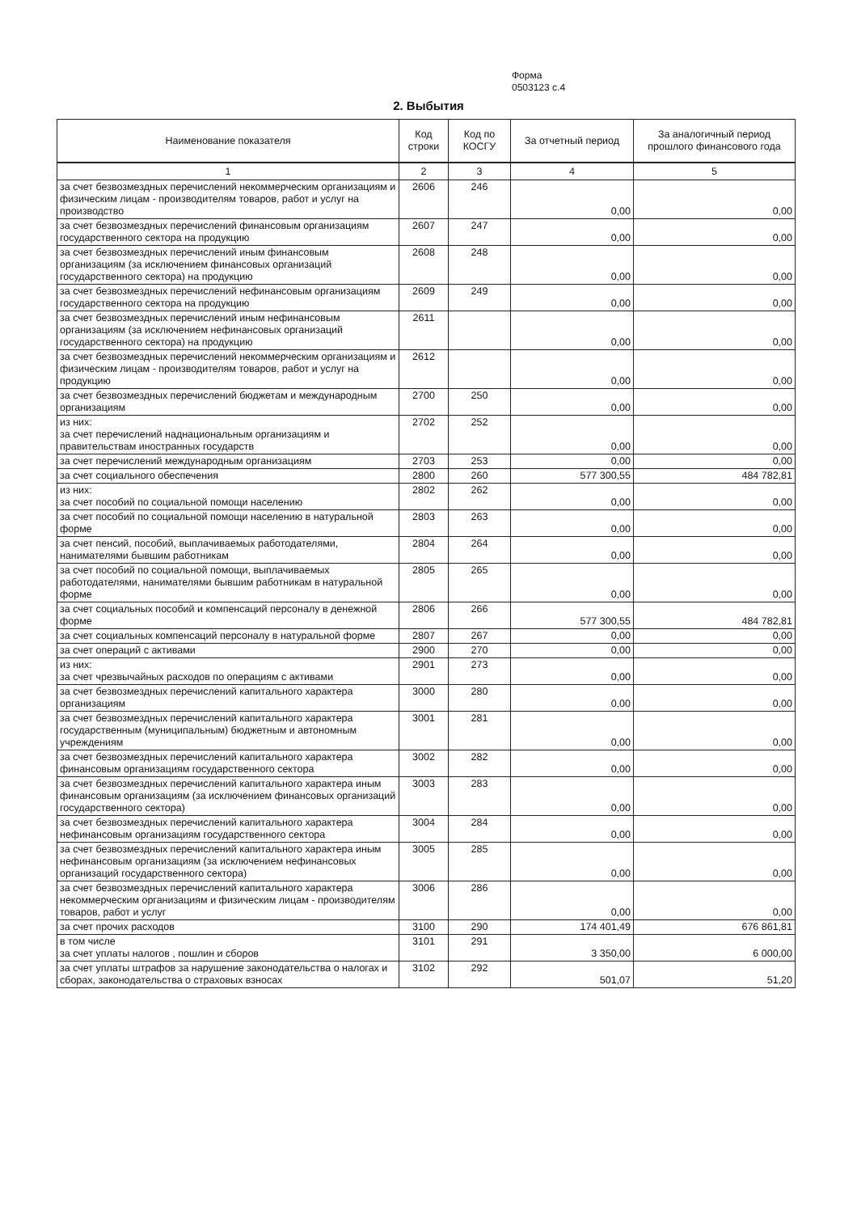Форма
0503123 с.4
2. Выбытия
| Наименование показателя | Код строки | Код по КОСГУ | За отчетный период | За аналогичный период прошлого финансового года |
| --- | --- | --- | --- | --- |
| 1 | 2 | 3 | 4 | 5 |
| за счет безвозмездных перечислений некоммерческим организациям и физическим лицам - производителям товаров, работ и услуг на производство | 2606 | 246 | 0,00 | 0,00 |
| за счет безвозмездных перечислений финансовым организациям государственного сектора на продукцию | 2607 | 247 | 0,00 | 0,00 |
| за счет безвозмездных перечислений иным финансовым организациям (за исключением финансовых организаций государственного сектора) на продукцию | 2608 | 248 | 0,00 | 0,00 |
| за счет безвозмездных перечислений нефинансовым организациям государственного сектора на продукцию | 2609 | 249 | 0,00 | 0,00 |
| за счет безвозмездных перечислений иным нефинансовым организациям (за исключением нефинансовых организаций государственного сектора) на продукцию | 2611 | | 0,00 | 0,00 |
| за счет безвозмездных перечислений некоммерческим организациям и физическим лицам - производителям товаров, работ и услуг на продукцию | 2612 | | 0,00 | 0,00 |
| за счет безвозмездных перечислений бюджетам и международным организациям | 2700 | 250 | 0,00 | 0,00 |
| из них: за счет перечислений наднациональным организациям и правительствам иностранных государств | 2702 | 252 | 0,00 | 0,00 |
| за счет перечислений международным организациям | 2703 | 253 | 0,00 | 0,00 |
| за счет социального обеспечения | 2800 | 260 | 577 300,55 | 484 782,81 |
| из них: за счет пособий по социальной помощи населению | 2802 | 262 | 0,00 | 0,00 |
| за счет пособий по социальной помощи населению в натуральной форме | 2803 | 263 | 0,00 | 0,00 |
| за счет пенсий, пособий, выплачиваемых работодателями, нанимателями бывшим работникам | 2804 | 264 | 0,00 | 0,00 |
| за счет пособий по социальной помощи, выплачиваемых работодателями, нанимателями бывшим работникам в натуральной форме | 2805 | 265 | 0,00 | 0,00 |
| за счет социальных пособий и компенсаций персоналу в денежной форме | 2806 | 266 | 577 300,55 | 484 782,81 |
| за счет социальных компенсаций персоналу в натуральной форме | 2807 | 267 | 0,00 | 0,00 |
| за счет операций с активами | 2900 | 270 | 0,00 | 0,00 |
| из них: за счет чрезвычайных расходов по операциям с активами | 2901 | 273 | 0,00 | 0,00 |
| за счет безвозмездных перечислений капитального характера организациям | 3000 | 280 | 0,00 | 0,00 |
| за счет безвозмездных перечислений капитального характера государственным (муниципальным) бюджетным и автономным учреждениям | 3001 | 281 | 0,00 | 0,00 |
| за счет безвозмездных перечислений капитального характера финансовым организациям государственного сектора | 3002 | 282 | 0,00 | 0,00 |
| за счет безвозмездных перечислений капитального характера иным финансовым организациям (за исключением финансовых организаций государственного сектора) | 3003 | 283 | 0,00 | 0,00 |
| за счет безвозмездных перечислений капитального характера нефинансовым организациям государственного сектора | 3004 | 284 | 0,00 | 0,00 |
| за счет безвозмездных перечислений капитального характера иным нефинансовым организациям (за исключением нефинансовых организаций государственного сектора) | 3005 | 285 | 0,00 | 0,00 |
| за счет безвозмездных перечислений капитального характера некоммерческим организациям и физическим лицам - производителям товаров, работ и услуг | 3006 | 286 | 0,00 | 0,00 |
| за счет прочих расходов | 3100 | 290 | 174 401,49 | 676 861,81 |
| в том числе за счет уплаты налогов , пошлин и сборов | 3101 | 291 | 3 350,00 | 6 000,00 |
| за счет уплаты штрафов за нарушение законодательства о налогах и сборах, законодательства о страховых взносах | 3102 | 292 | 501,07 | 51,20 |